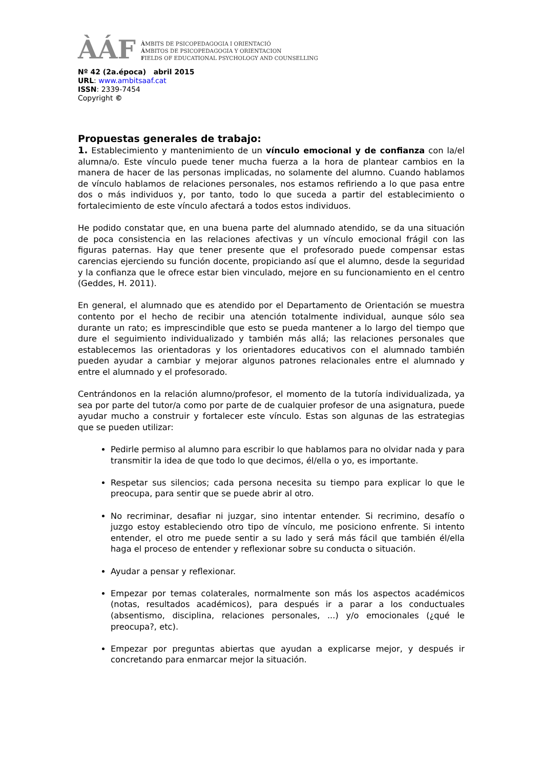ÀÁF
ÀMBITS DE PSICOPEDAGOGIA I ORIENTACIÓ
ÁMBITOS DE PSICOPEDAGOGIA Y ORIENTACION
FIELDS OF EDUCATIONAL PSYCHOLOGY AND COUNSELLING
Nº 42 (2a.época) abril 2015
URL: www.ambitsaaf.cat
ISSN: 2339-7454
Copyright ©
Propuestas generales de trabajo:
1. Establecimiento y mantenimiento de un vínculo emocional y de confianza con la/el alumna/o. Este vínculo puede tener mucha fuerza a la hora de plantear cambios en la manera de hacer de las personas implicadas, no solamente del alumno. Cuando hablamos de vínculo hablamos de relaciones personales, nos estamos refiriendo a lo que pasa entre dos o más individuos y, por tanto, todo lo que suceda a partir del establecimiento o fortalecimiento de este vínculo afectará a todos estos individuos.
He podido constatar que, en una buena parte del alumnado atendido, se da una situación de poca consistencia en las relaciones afectivas y un vínculo emocional frágil con las figuras paternas. Hay que tener presente que el profesorado puede compensar estas carencias ejerciendo su función docente, propiciando así que el alumno, desde la seguridad y la confianza que le ofrece estar bien vinculado, mejore en su funcionamiento en el centro (Geddes, H. 2011).
En general, el alumnado que es atendido por el Departamento de Orientación se muestra contento por el hecho de recibir una atención totalmente individual, aunque sólo sea durante un rato; es imprescindible que esto se pueda mantener a lo largo del tiempo que dure el seguimiento individualizado y también más allá; las relaciones personales que establecemos las orientadoras y los orientadores educativos con el alumnado también pueden ayudar a cambiar y mejorar algunos patrones relacionales entre el alumnado y entre el alumnado y el profesorado.
Centrándonos en la relación alumno/profesor, el momento de la tutoría individualizada, ya sea por parte del tutor/a como por parte de de cualquier profesor de una asignatura, puede ayudar mucho a construir y fortalecer este vínculo. Estas son algunas de las estrategias que se pueden utilizar:
Pedirle permiso al alumno para escribir lo que hablamos para no olvidar nada y para transmitir la idea de que todo lo que decimos, él/ella o yo, es importante.
Respetar sus silencios; cada persona necesita su tiempo para explicar lo que le preocupa, para sentir que se puede abrir al otro.
No recriminar, desafiar ni juzgar, sino intentar entender. Si recrimino, desafío o juzgo estoy estableciendo otro tipo de vínculo, me posiciono enfrente. Si intento entender, el otro me puede sentir a su lado y será más fácil que también él/ella haga el proceso de entender y reflexionar sobre su conducta o situación.
Ayudar a pensar y reflexionar.
Empezar por temas colaterales, normalmente son más los aspectos académicos (notas, resultados académicos), para después ir a parar a los conductuales (absentismo, disciplina, relaciones personales, ...) y/o emocionales (¿qué le preocupa?, etc).
Empezar por preguntas abiertas que ayudan a explicarse mejor, y después ir concretando para enmarcar mejor la situación.